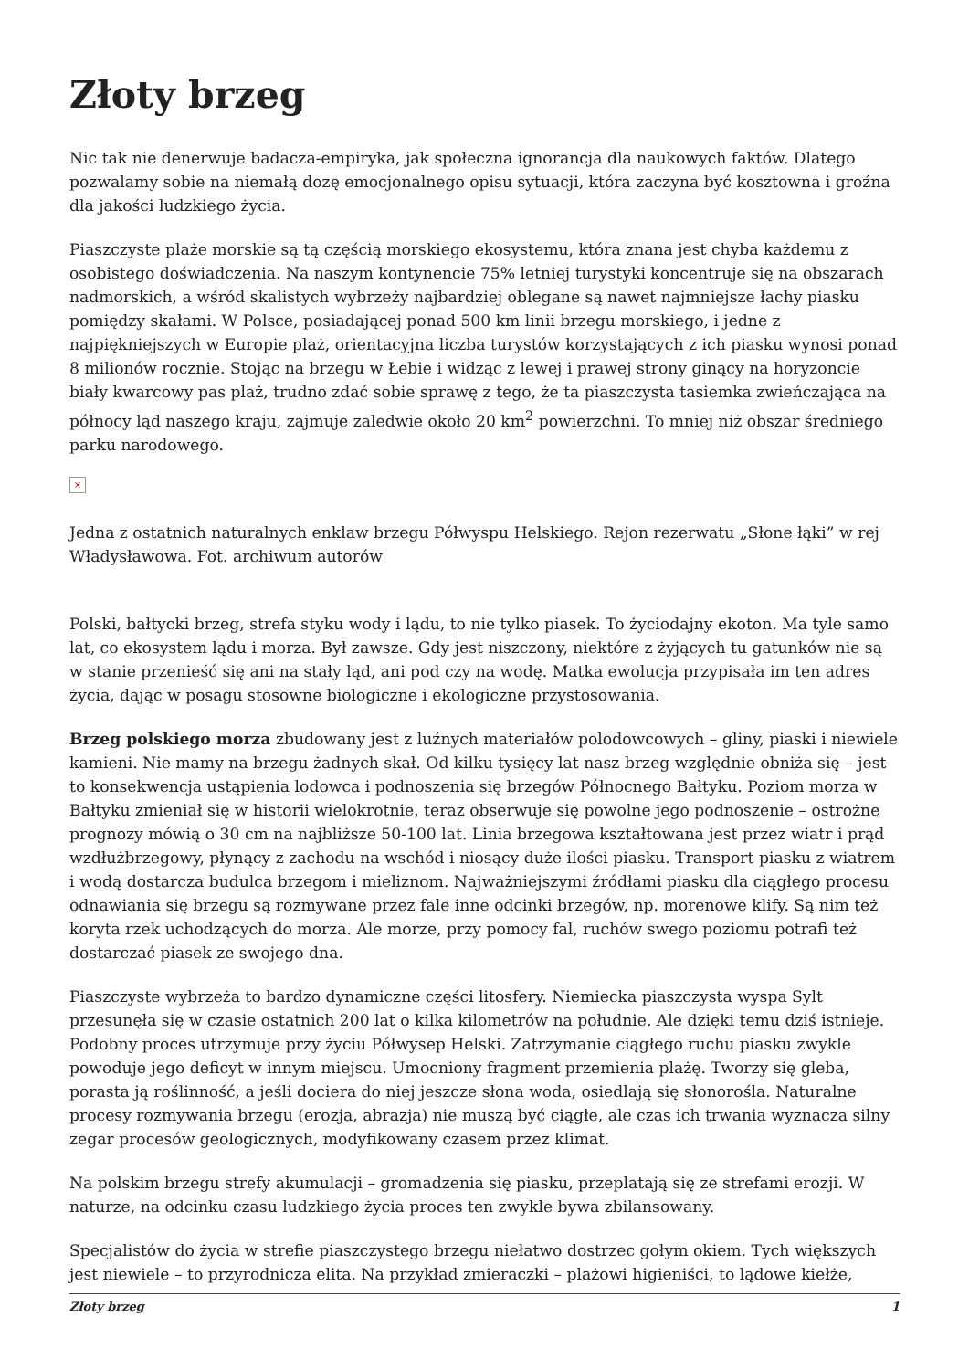Złoty brzeg
Nic tak nie denerwuje badacza-empiryka, jak społeczna ignorancja dla naukowych faktów. Dlatego pozwalamy sobie na niemałą dozę emocjonalnego opisu sytuacji, która zaczyna być kosztowna i groźna dla jakości ludzkiego życia.
Piaszczyste plaże morskie są tą częścią morskiego ekosystemu, która znana jest chyba każdemu z osobistego doświadczenia. Na naszym kontynencie 75% letniej turystyki koncentruje się na obszarach nadmorskich, a wśród skalistych wybrzeży najbardziej oblegane są nawet najmniejsze łachy piasku pomiędzy skałami. W Polsce, posiadającej ponad 500 km linii brzegu morskiego, i jedne z najpiękniejszych w Europie plaż, orientacyjna liczba turystów korzystających z ich piasku wynosi ponad 8 milionów rocznie. Stojąc na brzegu w Łebie i widząc z lewej i prawej strony ginący na horyzoncie biały kwarcowy pas plaż, trudno zdać sobie sprawę z tego, że ta piaszczysta tasiemka zwieńczająca na północy ląd naszego kraju, zajmuje zaledwie około 20 km<sup>2</sup> powierzchni. To mniej niż obszar średniego parku narodowego.
×
Jedna z ostatnich naturalnych enklaw brzegu Półwyspu Helskiego. Rejon rezerwatu „Słone łąki” w rej Władysławowa. Fot. archiwum autorów
Polski, bałtycki brzeg, strefa styku wody i lądu, to nie tylko piasek. To życiodajny ekoton. Ma tyle samo lat, co ekosystem lądu i morza. Był zawsze. Gdy jest niszczony, niektóre z żyjących tu gatunków nie są w stanie przenieść się ani na stały ląd, ani pod czy na wodę. Matka ewolucja przypisała im ten adres życia, dając w posagu stosowne biologiczne i ekologiczne przystosowania.
Brzeg polskiego morza zbudowany jest z luźnych materiałów polodowcowych – gliny, piaski i niewiele kamieni. Nie mamy na brzegu żadnych skał. Od kilku tysięcy lat nasz brzeg względnie obniża się – jest to konsekwencja ustąpienia lodowca i podnoszenia się brzegów Północnego Bałtyku. Poziom morza w Bałtyku zmieniał się w historii wielokrotnie, teraz obserwuje się powolne jego podnoszenie – ostrożne prognozy mówią o 30 cm na najbliższe 50-100 lat. Linia brzegowa kształtowana jest przez wiatr i prąd wzdłużbrzegowy, płynący z zachodu na wschód i niosący duże ilości piasku. Transport piasku z wiatrem i wodą dostarcza budulca brzegom i mieliznom. Najważniejszymi źródłami piasku dla ciągłego procesu odnawiania się brzegu są rozmywane przez fale inne odcinki brzegów, np. morenowe klify. Są nim też koryta rzek uchodzących do morza. Ale morze, przy pomocy fal, ruchów swego poziomu potrafi też dostarczać piasek ze swojego dna.
Piaszczyste wybrzeża to bardzo dynamiczne części litosfery. Niemiecka piaszczysta wyspa Sylt przesunęła się w czasie ostatnich 200 lat o kilka kilometrów na południe. Ale dzięki temu dziś istnieje. Podobny proces utrzymuje przy życiu Półwysep Helski. Zatrzymanie ciągłego ruchu piasku zwykle powoduje jego deficyt w innym miejscu. Umocniony fragment przemienia plażę. Tworzy się gleba, porasta ją roślinność, a jeśli dociera do niej jeszcze słona woda, osiedlają się słonorośla. Naturalne procesy rozmywania brzegu (erozja, abrazja) nie muszą być ciągłe, ale czas ich trwania wyznacza silny zegar procesów geologicznych, modyfikowany czasem przez klimat.
Na polskim brzegu strefy akumulacji – gromadzenia się piasku, przeplatają się ze strefami erozji. W naturze, na odcinku czasu ludzkiego życia proces ten zwykle bywa zbilansowany.
Specjalistów do życia w strefie piaszczystego brzegu niełatwo dostrzec gołym okiem. Tych większych jest niewiele – to przyrodnicza elita. Na przykład zmieraczki – plażowi higieniści, to lądowe kiełże,
Złoty brzeg 1